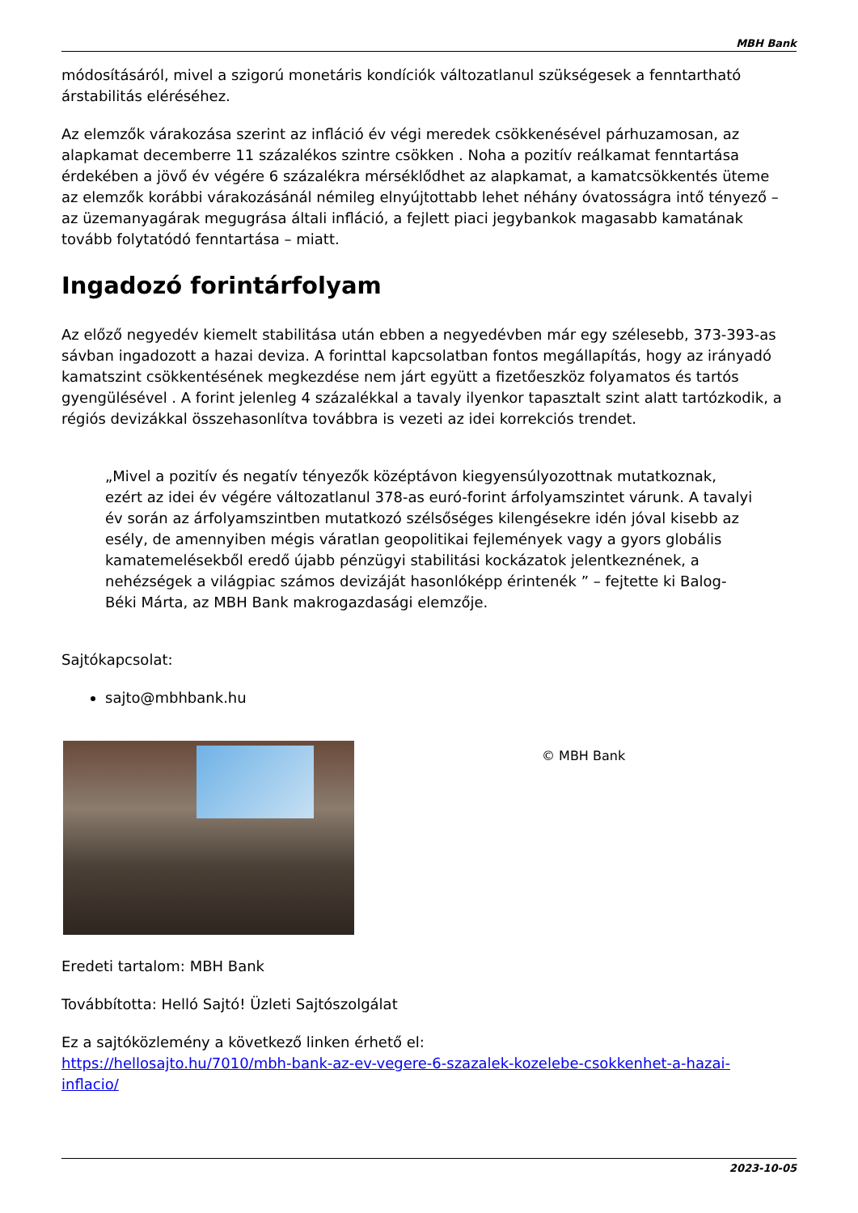MBH Bank
módosításáról, mivel a szigorú monetáris kondíciók változatlanul szükségesek a fenntartható árstabilitás eléréséhez.
Az elemzők várakozása szerint az infláció év végi meredek csökkenésével párhuzamosan, az alapkamat decemberre 11 százalékos szintre csökken . Noha a pozitív reálkamat fenntartása érdekében a jövő év végére 6 százalékra mérséklődhet az alapkamat, a kamatcsökkentés üteme az elemzők korábbi várakozásánál némileg elnyújtottabb lehet néhány óvatosságra intő tényező – az üzemanyagárak megugrása általi infláció, a fejlett piaci jegybankok magasabb kamatának tovább folytatódó fenntartása – miatt.
Ingadozó forintárfolyam
Az előző negyedév kiemelt stabilitása után ebben a negyedévben már egy szélesebb, 373-393-as sávban ingadozott a hazai deviza. A forinttal kapcsolatban fontos megállapítás, hogy az irányadó kamatszint csökkentésének megkezdése nem járt együtt a fizetőeszköz folyamatos és tartós gyengülésével . A forint jelenleg 4 százalékkal a tavaly ilyenkor tapasztalt szint alatt tartózkodik, a régiós devizákkal összehasonlítva továbbra is vezeti az idei korrekciós trendet.
„Mivel a pozitív és negatív tényezők középtávon kiegyensúlyozottnak mutatkoznak, ezért az idei év végére változatlanul 378-as euró-forint árfolyamszintet várunk. A tavalyi év során az árfolyamszintben mutatkozó szélsőséges kilengésekre idén jóval kisebb az esély, de amennyiben mégis váratlan geopolitikai fejlemények vagy a gyors globális kamatemelésekből eredő újabb pénzügyi stabilitási kockázatok jelentkeznének, a nehézségek a világpiac számos devizáját hasonlóképp érintenék ” – fejtette ki Balog-Béki Márta, az MBH Bank makrogazdasági elemzője.
Sajtókapcsolat:
sajto@mbhbank.hu
© MBH Bank
Eredeti tartalom: MBH Bank
Továbbította: Helló Sajtó! Üzleti Sajtószolgálat
Ez a sajtóközlemény a következő linken érhető el:
https://hellosajto.hu/7010/mbh-bank-az-ev-vegere-6-szazalek-kozelebe-csokkenhet-a-hazai-inflacio/
2023-10-05